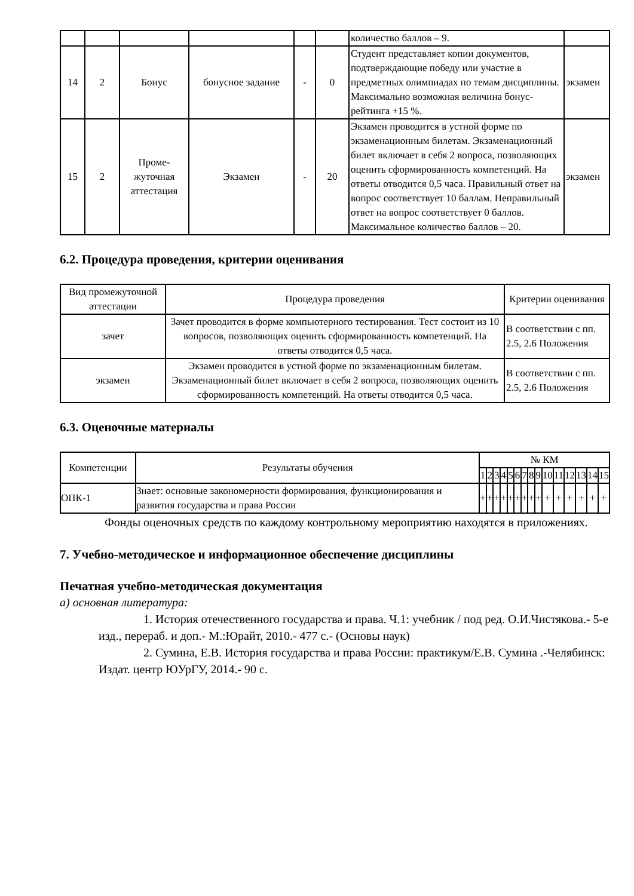| | | | | | | количество баллов – 9. | |
| 14 | 2 | Бонус | бонусное задание | - | 0 | Студент представляет копии документов, подтверждающие победу или участие в предметных олимпиадах по темам дисциплины. Максимально возможная величина бонус-рейтинга +15 %. | экзамен |
| 15 | 2 | Проме-жуточная аттестация | Экзамен | - | 20 | Экзамен проводится в устной форме по экзаменационным билетам. Экзаменационный билет включает в себя 2 вопроса, позволяющих оценить сформированность компетенций. На ответы отводится 0,5 часа. Правильный ответ на вопрос соответствует 10 баллам. Неправильный ответ на вопрос соответствует 0 баллов. Максимальное количество баллов – 20. | экзамен |
6.2. Процедура проведения, критерии оценивания
| Вид промежуточной аттестации | Процедура проведения | Критерии оценивания |
| --- | --- | --- |
| зачет | Зачет проводится в форме компьютерного тестирования. Тест состоит из 10 вопросов, позволяющих оценить сформированность компетенций. На ответы отводится 0,5 часа. | В соответствии с пп. 2.5, 2.6 Положения |
| экзамен | Экзамен проводится в устной форме по экзаменационным билетам. Экзаменационный билет включает в себя 2 вопроса, позволяющих оценить сформированность компетенций. На ответы отводится 0,5 часа. | В соответствии с пп. 2.5, 2.6 Положения |
6.3. Оценочные материалы
| Компетенции | Результаты обучения | № КМ | | | | | | | | | | | | | | |
| --- | --- | --- | --- | --- | --- | --- | --- | --- | --- | --- | --- | --- | --- | --- | --- | --- |
| | | 1 | 2 | 3 | 4 | 5 | 6 | 7 | 8 | 9 | 10 | 11 | 12 | 13 | 14 | 15 |
| ОПК-1 | Знает: основные закономерности формирования, функционирования и развития государства и права России | + | + | + | + | + | + | + | + | + | + | + | + | + | + | + |
Фонды оценочных средств по каждому контрольному мероприятию находятся в приложениях.
7. Учебно-методическое и информационное обеспечение дисциплины
Печатная учебно-методическая документация
а) основная литература:
1. История отечественного государства и права. Ч.1: учебник / под ред. О.И.Чистякова.- 5-е изд., перераб. и доп.- М.:Юрайт, 2010.- 477 с.- (Основы наук)
2. Сумина, Е.В. История государства и права России: практикум/Е.В. Сумина .-Челябинск: Издат. центр ЮУрГУ, 2014.- 90 с.